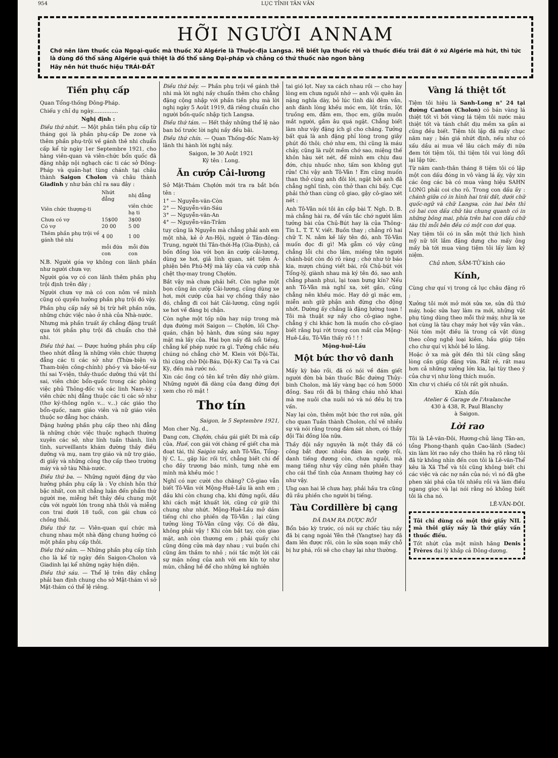954 LỤC TỈNH TÂN VĂN
HỠI NGƯỜI ANNAM
Chớ nên làm thuốc của Ngoại-quốc mà thuốc Xứ Algérie là Thuộc-địa Langsa. Hễ biết lựa thuốc rời và thuốc điếu trái đất ở xứ Algérie mà hút, thì tức là dùng đồ thổ sãng Algérie quả thiệt là đồ thổ sãng Đại-pháp và chẳng có thứ thuốc nào ngon bằng
Hãy nên hút thuốc hiệu TRÁI-ĐẤT
Tiền phụ cấp
Quan Tổng-thống Đông-Pháp.
Chiếu y chỉ dụ ngày...............
Nghị định :
Điều thứ nhứt. — Một phần tiền phụ cấp từ tháng gọi là phần phụ-cấp De zone và thêm phần phụ-trội về gánh thê nhi chuẩn cấp kể từ ngày 1er Septembre 1921, cho hàng viên-quan và viên-chức bổn quốc đã đặng nhập nội nghạch các ti các sở Đông-Pháp và quản-hạt tùng chánh tại châu thành Saigon Cholon và châu thành Giadinh y như bản chỉ ra sau đây :
| | Nhứt đẳng | nhị đẳng |
| --- | --- | --- |
| Viên chức thượng-ti | | viên chức hạ ti |
| Chưa có vợ | 15$00 | 3$00 |
| Có vợ | 20 00 | 5 00 |
| Thêm phần phụ trội về gánh thê nhi | 4 00 | 1 00 |
| | mỗi đứa con | mỗi đứa con |
N.B. Người góa vợ không con lãnh phần như người chưa vợ;
Người góa vợ có con lãnh thêm phần phụ trội định trên đây ;
Người chưa vợ mà có con nôm về mình cũng có quyền hưởng phần phụ trội đó vậy.
Phần phụ cấp nầy sẽ bị trừ hết phần nữa, những chức việc nào ở nhà của Nhà-nước.
Nhưng mà phần truất ấy chẳng đặng truất qua tới phần phụ trội đã chuẩn cho thê nhi.
Điều thứ hai. — Được hưởng phần phụ cấp theo nhứt đẳng là những viên chức thượng đẳng các ti các sở như (Thừa-biện và Tham-biện công-chính) phó-y và bảo-tế-sư thí sai Y-viện, thầy-thuốc dưỡng thú vật thí sai, viên chức bổn-quốc trong các phòng việc phủ Thông-đốc và các linh Nam-kỳ ; viên chức nhị đẳng thuộc các ti các sở như (thơ ký-thông ngôn v... v...) các giáo thọ bổn-quốc, nam giáo viên và nữ giáo viên thuộc sơ đẳng học chánh.
Đặng hưởng phần phụ cấp theo nhị đẳng là những chức việc thuộc nghạch thường xuyên các sở, như lính tuần thành, lính tình, surveillants khám đường thầy điều dưỡng và mụ, nam trợ giáo và nữ trợ giáo, đi giấy và những công thợ cấp theo trường máy và sở tàu Nhà-nước.
Điều thứ ba. — Những người đặng dự vào hưởng phần phụ cấp là : Vợ chính hôn thứ bậc nhất, con nít chẳng luận đến phẩm thứ người mẹ, miễng hết thảy đều chung một cửa với người lớn trong nhà thôi và miễng con trai dưới 18 tuổi, con gái chưa có chồng thôi.
Điều thứ tư. — Viên-quan quí chức mà chung nhau một nhà đặng chung hưởng có một phần phụ cấp thôi.
Điều thứ năm. — Những phần phụ cấp tính cho là kể từ ngày đến Saigon-Cholon và Giadinh lại kể những ngày hiện diện.
Điều thứ sáu. — Thể lệ trên đây chẳng phải ban định chung cho sở Mật-thám vì sở Mật-thám có thể lệ riêng.
Điều thứ bảy. — Phần phụ trội về gánh thê nhi mà lời nghị nầy chuẩn thêm cho chẳng đặng cộng nhập với phần tiền phụ mà lời nghị ngày 5 Août 1919, đã riêng chuẩn cho người bổn-quốc nhập tịch Langsa.
Điều thứ tám. — Hết thảy những thể lệ nào ban bố trước lời nghị nầy đều bãi.
Điều thứ chín. — Quan Thống-đốc Nam-kỳ lãnh thi hành lời nghị nầy.
Saigon, le 30 Août 1921
Ký tên : Long.
Ăn cướp Cải-lương
Sở Mật-Thám Chợlớn mới tra ra bắt bốn tên :
1° — Nguyễn-văn-Còn
2° — Nguyễn-văn-Sáu
3° — Nguyễn-văn-An
4° — Nguyễn-văn-Trâm
tuy cũng là Nguyễn mà chẳng phải anh em một nhà, kẻ ở An-Hội, người ở Tân-đông-Trung, người thì Tân-thới-Hạ (Gia-Định), cả bốn đồng lòa với bọn ăn cướp cải-lương, dùng xe hơi, giả lính quan, xét tiệm Á-phiện bên Phú-Mỹ mà lấy của và cướp nhà chệt thợ-may trong Chợlớn.
Bắt vậy mà chưa phải hết. Còn nghe một bọn cũng ăn cướp Cải-lương, cũng dùng xe hơi, mới cướp của hai vợ chồng thầy nào đó, chẳng đi coi hát Cải-lương, cũng ngồi xe hơi về đàng bị chận.
Còn nghe một tốp nữa hay núp trong mà dựa đường mới Saigon — Chợlớn, lối Chợ-quán, chận bộ hành, đưa súng sáu ngay mặt mà lấy của. Hai bọn nầy đã nổi tiếng, chẳng kể phép nước ra gì. Tưởng chắc nếu chúng nó chẳng chờ M. Klein với Đội-Tài, thì cũng chờ Đội-Báu, Đội-Kỳ Cai Tạ và Cai Kỳ, đến mà rước nó.
Xin các ông có tên kể trên đây nhớ giùm. Những người đã dàng của đang đứng đợi xem cho rõ mặt !
Thơ tín
Saigon, le 5 Septembre 1921,
Mon cher Ng. d.,
Đang cơn, Chợlớn, cháu gái giết Di mà cấp của, Huế, con gái với chàng rể giết cha mà đoạt tài, thì Saigòn nầy, anh Tô-Vân, Tổng-lý C. L., gặp lúc rối trí, chẳng biết chi để cho đầy trương báo mình, tưng nhè em mình mà khều móc !
Nghĩ có nực cười cho chăng? Cô-giao vẫn biết Tô-Vân với Mộng-Huê-Lầu là anh em ; dầu khi còn chung chạ, khi đứng ngồi, dầu khi cách mặt khuất lời, cũng cứ giữ thì chung như nhứt. Mộng-Huê-Lầu mở dám tiếng chi cho phiền dạ Tô-Vân ; lại cũng tưởng lòng Tô-Vân cũng vậy. Có dè đâu, không phải vậy ! Khi còn bắt tay, còn giao mặt, anh còn thương em ; phải quấy chi cũng đóng cửa mà dạy nhau ; vui buồn chi cũng âm thầm to nhỏ ; nói tắc một lời cái sự mặn nồng của anh với em kín tợ như mùn, chẳng hề để cho những kẻ nghiên
tai gió lọt. Nay xa cách nhau rồi — cho hay lòng em chưa nguôi nhớ — anh vội quên ân nặng nghĩa dày, bỏ lúc tình dài đêm vắn, anh đành lòng khều móc em, lột trần, lột truồng em, đâm em, thọc em, giữa muôn mắt người, gẫm âu quá ngặt. Chẳng biết làm như vậy đặng ích gì cho chăng. Tưởng bất quá là anh đặng phỉ lòng trong giây phút đó thôi; chớ như em, thì cũng là máu chảy, cũng là ruột mềm chớ sao, miệng thế khôn hàu xét nét, để mình em chịu đau đớn, chịu nhuốc nhơ, tấm son không gụt rửa! Chi vậy anh Tô-Vân ! Em cũng muốn than thở cùng anh đôi lời, ngặt bởi anh đã chẳng nghĩ tình, còn thở than chi bấy. Cực phải thở than cùng cô giao, gậy cô-giao xét nét :
Anh Tô-Vân nói tôi ăn cắp bài T. Ngh. D. B. mà chẳng hài ra, để vấn tắc chớ người lầm tưởng bài của Chủ-Bút hay là của Thông-Tín L. T. T. V. viết. Buồn thay ; chẳng rõ hai chữ T. N. nằm kề lấy tên đó, anh Tô-Vân muốn đọc đi gì! Mà gẫm có vậy cũng chẳng lỗi chi cho lắm, miếng tên người chánh-bút còn đó rõ ràng ; chớ như tờ báo kia, mượn chúng viết bài, rồi Chủ-bút với Tổng-lý, giành nhau mà ký tên đó, sao anh chẳng phanh phui, lại toan bưng kín? Nếu anh Tô-Vân mà nghĩ xa, xét gần, cũng chẳng nên khều móc. Hay dở gì mặc em, miễn anh giữ phận anh đừng cho động nhớt. Dường ấy chẳng là đặng lường toan ! Tôi mà thuật sự nầy cho cô-giao nghe, chẳng ý chi khác hơn là muốn cho cô-giao biết rằng bụi rớt trong con mắt của Mộng-Huê-Lầu, Tô-Vân thấy rõ ! ! !
Mộng-huê-Lầu
Một bức thơ vô danh
Mấy kỳ báo rồi, đã có nói về đám giết người đờn bà bán thuốc Bắc đường Thủy-binh Cholon, mà lấy vàng bạc có hơn 5000 đồng. Sau rồi đã bị thằng cháu nhỏ khai mà mẹ nuôi cha nuôi nó và nó đều bị tra vấn.
Nay lại còn, thêm một bức thơ rơi nữa, gởi cho quan Tuần thành Cholon, chỉ về nhiều sự và nói rằng trong đám sát nhơn, có thầy đội Tài đồng lõa nữa.
Thầy đội nầy nguyên là một thầy đã có công bắt được nhiều đám ăn cướp rồi, danh tiếng đương còn, chưa nguội, mà mang tiếng như vậy cũng nên phiền thay cho cái thể tình của Annam thường hay có như vậy.
Ưng oan hai lẽ chưa hay, phải hầu tra cũng đủ rầu phiền cho người bị tiếng.
Tàu Cordillère bị cạng
ĐÃ ĐAM RA ĐƯỢC RỒI
Bổn báo kỳ trước, có nói sự chiếc tàu nầy đã bị cạng ngoài Yên thê (Yangtse) hay đã đam lên được rồi, còn lo sửa soạn mấy chỗ bị hư phá, rồi sẽ cho chạy lại như thường.
Vàng lá thiệt tốt
Tiệm tôi hiệu là Sanh-Long n° 24 tại đường Canton (Cholon) có bán vàng lá thiệt tốt vì bởi vàng lá tiệm tôi nước màu thiệt tốt và tánh chất dịu mềm xa gần ai cũng đều biết. Tiệm tôi lập đã mấy chục năm nay ; bán giá nhứt định, nếu như có xấu dầu ai mua về lâu cách mấy đi nữa đem tới tiệm tôi, thì tiệm tôi vui lòng đổi lại lập tức.
Từ năm canh-thân tháng 8 tiệm tôi có lập một con dấu đóng in vô vàng lá ấy, vậy xin các ông các bà có mua vàng hiệu SAHN LONG phải coi cho rõ. Trong con dấu ấy : chánh giữa có in hình hai trái đất, dưới chữ quốc-ngữ và chữ Langsa, còn hai bên thì có hai con dấu chữ tàu chung quanh có in những bông mai, phía trên hai con dấu chữ tàu thì mỗi bên đều có một con dơi quạ.
Nay tiệm tôi có in sẵn một thứ lịch hình mỹ nữ tốt lắm đặng dưng cho mấy ông mấy bà tới mua vàng tiệm tôi lấy làm kỷ niệm.
Chủ nhơn, SẦM-TỬ kính cáo
Kính,
Cùng chư quí vị trong cả lục châu đặng rõ ;
Xưởng tôi mới mở mới sửa xe, sửa đủ thứ máy, hoặc sửa hay làm ra mới, những vật phụ tùng dùng theo mỗi thứ máy, như là xe hơi cùng là tàu chạy máy hơi vậy vân vân.. Nói tóm một điều là trong cả vật dùng theo công nghệ loại kiêm, hầu giúp tiện cho chư quí vị khỏi bề lo lắng.
Hoặc ở xa mà gởi đến thì tôi cũng sẵng lòng cần giúp đặng vừa. Rất rẻ, rất mau hơn cả những xưởng lớn kia, lại tùy theo ý của chư vị như lòng thích muốn.
Xin chư vị chiếu cố tôi rất gởi nhuần.
Kính đốn
Atelier & Garage de l'Avalanche
430 à 438, R. Paul Blanchy
à Saigon.
Lời rao
Tôi là Lê-văn-Đôi, Hương-chủ làng Tân-an, tổng Phong-thạnh quận Cao-lãnh (Sadec) xin làm lời rao nầy cho thiên hạ rõ rằng tôi đã từ không nhìn đến con tôi là Lê-văn-Thể kêu là Xã Thể và tôi cũng không biết chi các việc và các nợ nần của nó; vì nó đã ghe phen xài phá của tôi nhiều rồi và làm điều ngang giọc và lại nói rằng nó không biết tôi là cha nó.
LÊ-VĂN-ĐÔI.
Tôi chỉ dùng có một thứ giấy NIL mà thôi giấy nầy là thứ giấy vấn thuốc điếu.
Tốt nhứt của một mình hãng Denis Frères đại lý khắp cả Đông-dương.